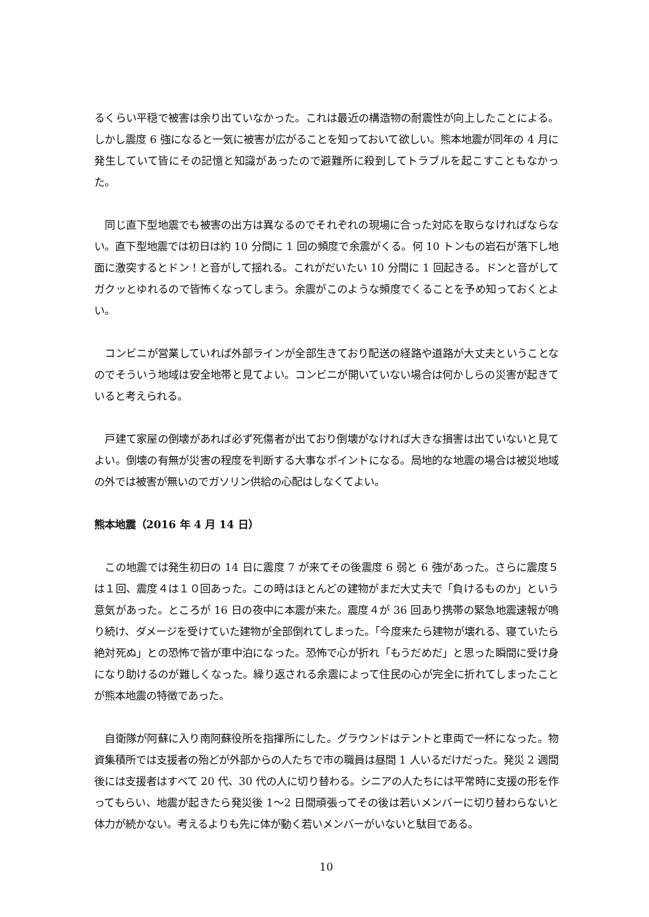るくらい平穏で被害は余り出ていなかった。これは最近の構造物の耐震性が向上したことによる。しかし震度 6 強になると一気に被害が広がることを知っておいて欲しい。熊本地震が同年の 4 月に発生していて皆にその記憶と知識があったので避難所に殺到してトラブルを起こすこともなかった。
　同じ直下型地震でも被害の出方は異なるのでそれぞれの現場に合った対応を取らなければならない。直下型地震では初日は約 10 分間に 1 回の頻度で余震がくる。何 10 トンもの岩石が落下し地面に激突するとドン！と音がして揺れる。これがだいたい 10 分間に 1 回起きる。ドンと音がしてガクッとゆれるので皆怖くなってしまう。余震がこのような頻度でくることを予め知っておくとよい。
　コンビニが営業していれば外部ラインが全部生きており配送の経路や道路が大丈夫ということなのでそういう地域は安全地帯と見てよい。コンビニが開いていない場合は何かしらの災害が起きていると考えられる。
　戸建て家屋の倒壊があれば必ず死傷者が出ており倒壊がなければ大きな損害は出ていないと見てよい。倒壊の有無が災害の程度を判断する大事なポイントになる。局地的な地震の場合は被災地域の外では被害が無いのでガソリン供給の心配はしなくてよい。
熊本地震（2016 年 4 月 14 日）
　この地震では発生初日の 14 日に震度 7 が来てその後震度 6 弱と 6 強があった。さらに震度５は１回、震度４は１０回あった。この時はほとんどの建物がまだ大丈夫で「負けるものか」という意気があった。ところが 16 日の夜中に本震が来た。震度４が 36 回あり携帯の緊急地震速報が鳴り続け、ダメージを受けていた建物が全部倒れてしまった。「今度来たら建物が壊れる、寝ていたら絶対死ぬ」との恐怖で皆が車中泊になった。恐怖で心が折れ「もうだめだ」と思った瞬間に受け身になり助けるのが難しくなった。繰り返される余震によって住民の心が完全に折れてしまったことが熊本地震の特徴であった。
　自衛隊が阿蘇に入り南阿蘇役所を指揮所にした。グラウンドはテントと車両で一杯になった。物資集積所では支援者の殆どが外部からの人たちで市の職員は昼間 1 人いるだけだった。発災 2 週間後には支援者はすべて 20 代、30 代の人に切り替わる。シニアの人たちには平常時に支援の形を作ってもらい、地震が起きたら発災後 1〜2 日間頑張ってその後は若いメンバーに切り替わらないと体力が続かない。考えるよりも先に体が動く若いメンバーがいないと駄目である。
10